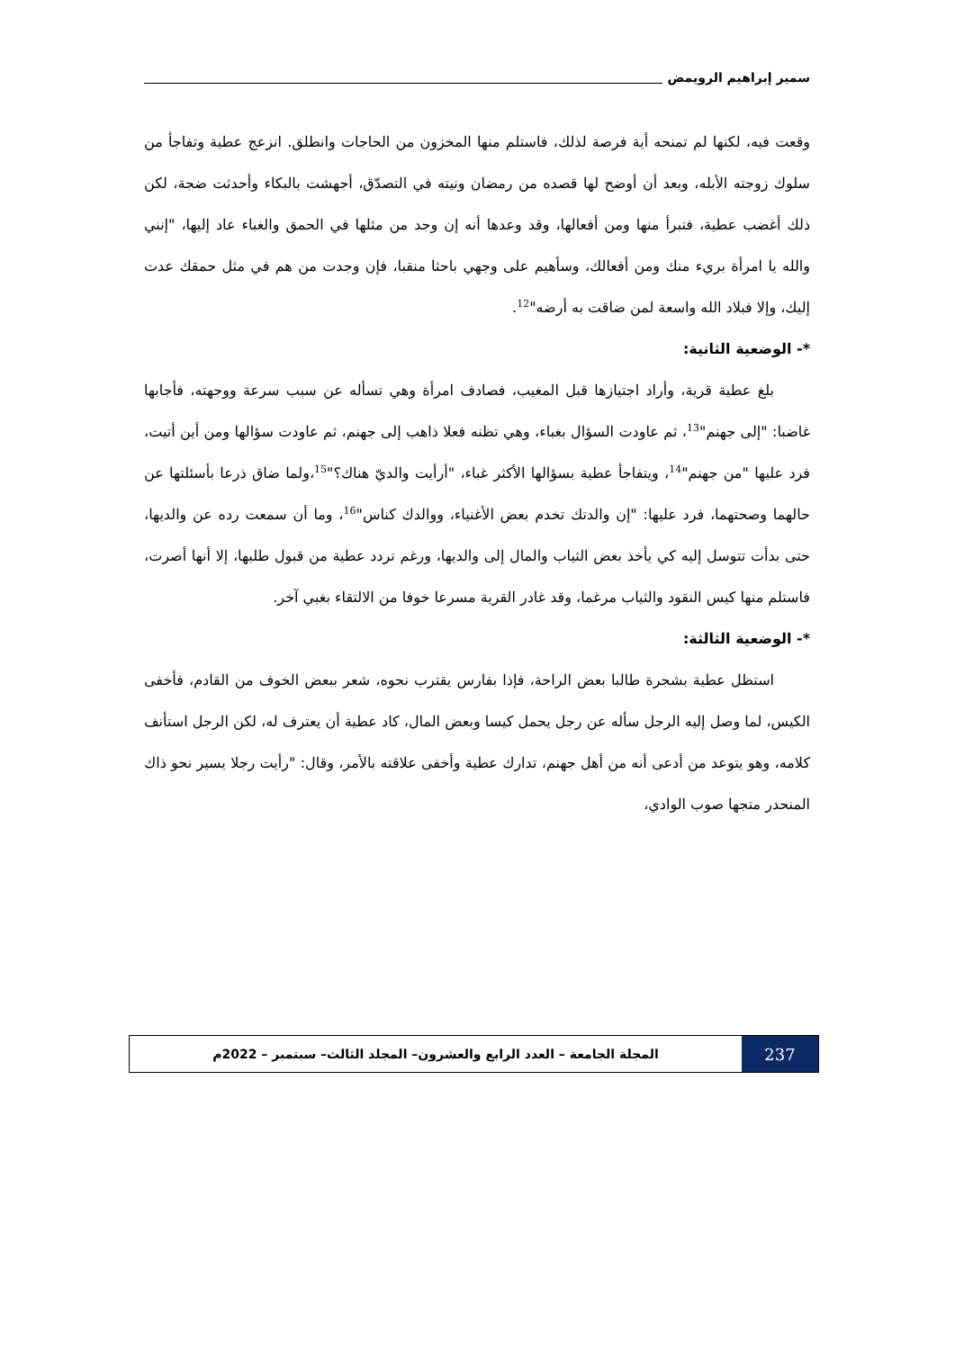سمير إبراهيم الرويمض
وقعت فيه، لكنها لم تمنحه أية فرصة لذلك، فاستلم منها المخزون من الحاجات وانطلق. انزعج عطية وتفاجأ من سلوك زوجته الأبله، وبعد أن أوضح لها قصده من رمضان ونيته في التصدّق، أجهشت بالبكاء وأحدثت ضجة، لكن ذلك أغضب عطية، فتبرأ منها ومن أفعالها، وقد وعدها أنه إن وجد من مثلها في الحمق والغباء عاد إليها، "إنني والله يا امرأة بريء منك ومن أفعالك، وسأهيم على وجهي باحثا منقبا، فإن وجدت من هم في مثل حمقك عدت إليك، وإلا فبلاد الله واسعة لمن ضاقت به أرضه"<sup>12</sup>.
*- الوضعية الثانية:
بلغ عطية قرية، وأراد اجتيازها قبل المغيب، فصادف امرأة وهي تسأله عن سبب سرعة ووجهته، فأجابها غاضبا: "إلى جهنم"<sup>13</sup>، ثم عاودت السؤال بغباء، وهي تظنه فعلا ذاهب إلى جهنم، ثم عاودت سؤالها ومن أين أتيت، فرد عليها "من جهنم"<sup>14</sup>، ويتفاجأ عطية بسؤالها الأكثر غباء، "أرأيت والديّ هناك؟"<sup>15</sup>،ولما ضاق ذرعا بأسئلتها عن حالهما وصحتهما، فرد عليها: "إن والدتك تخدم بعض الأغنياء، ووالدك كناس"<sup>16</sup>، وما أن سمعت رده عن والديها، حتى بدأت تتوسل إليه كي يأخذ بعض الثياب والمال إلى والديها، ورغم تردد عطية من قبول طلبها، إلا أنها أصرت، فاستلم منها كيس النقود والثياب مرغما، وقد غادر القرية مسرعا خوفا من الالتقاء بغبي آخر.
*- الوضعية الثالثة:
استظل عطية بشجرة طالبا بعض الراحة، فإذا بفارس يقترب نحوه، شعر ببعض الخوف من القادم، فأخفى الكيس، لما وصل إليه الرجل سأله عن رجل يحمل كيسا وبعض المال، كاد عطية أن يعترف له، لكن الرجل استأنف كلامه، وهو يتوعد من أدعى أنه من أهل جهنم، تدارك عطية وأخفى علاقته بالأمر، وقال: "رأيت رجلا يسير نحو ذاك المنحدر متجها صوب الوادي،
237
المجلة الجامعة – العدد الرابع والعشرون– المجلد الثالث– سبتمبر – 2022م